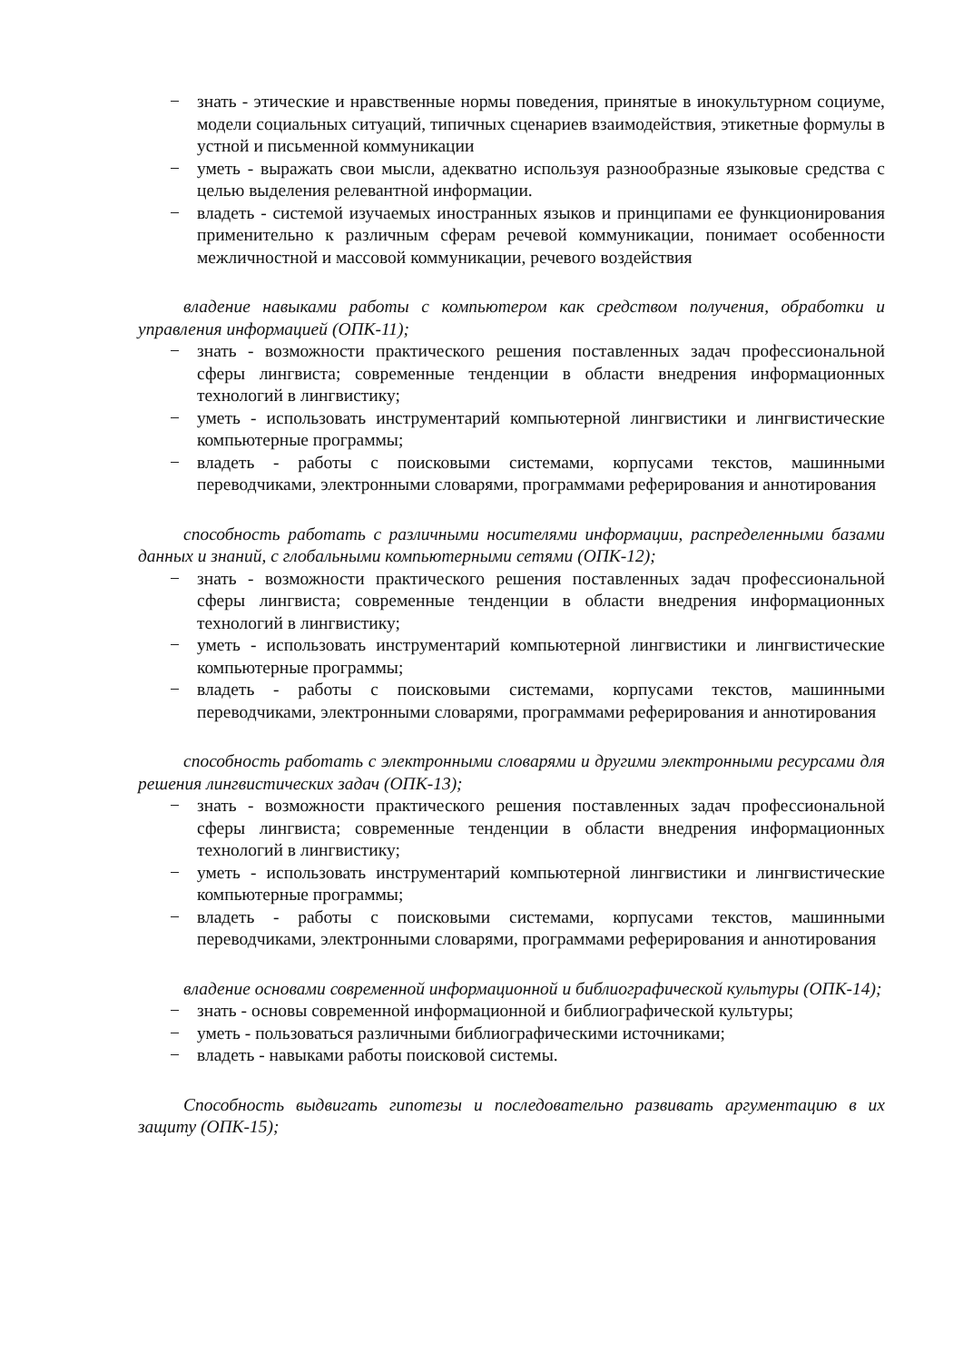− знать - этические и нравственные нормы поведения, принятые в инокультурном социуме, модели социальных ситуаций, типичных сценариев взаимодействия, этикетные формулы в устной и письменной коммуникации
− уметь - выражать свои мысли, адекватно используя разнообразные языковые средства с целью выделения релевантной информации.
− владеть - системой изучаемых иностранных языков и принципами ее функционирования применительно к различным сферам речевой коммуникации, понимает особенности межличностной и массовой коммуникации, речевого воздействия
владение навыками работы с компьютером как средством получения, обработки и управления информацией (ОПК-11);
− знать - возможности практического решения поставленных задач профессиональной сферы лингвиста; современные тенденции в области внедрения информационных технологий в лингвистику;
− уметь - использовать инструментарий компьютерной лингвистики и лингвистические компьютерные программы;
− владеть - работы с поисковыми системами, корпусами текстов, машинными переводчиками, электронными словарями, программами реферирования и аннотирования
способность работать с различными носителями информации, распределенными базами данных и знаний, с глобальными компьютерными сетями (ОПК-12);
− знать - возможности практического решения поставленных задач профессиональной сферы лингвиста; современные тенденции в области внедрения информационных технологий в лингвистику;
− уметь - использовать инструментарий компьютерной лингвистики и лингвистические компьютерные программы;
− владеть - работы с поисковыми системами, корпусами текстов, машинными переводчиками, электронными словарями, программами реферирования и аннотирования
способность работать с электронными словарями и другими электронными ресурсами для решения лингвистических задач (ОПК-13);
− знать - возможности практического решения поставленных задач профессиональной сферы лингвиста; современные тенденции в области внедрения информационных технологий в лингвистику;
− уметь - использовать инструментарий компьютерной лингвистики и лингвистические компьютерные программы;
− владеть - работы с поисковыми системами, корпусами текстов, машинными переводчиками, электронными словарями, программами реферирования и аннотирования
владение основами современной информационной и библиографической культуры (ОПК-14);
− знать - основы современной информационной и библиографической культуры;
− уметь - пользоваться различными библиографическими источниками;
− владеть - навыками работы поисковой системы.
Способность выдвигать гипотезы и последовательно развивать аргументацию в их защиту (ОПК-15);